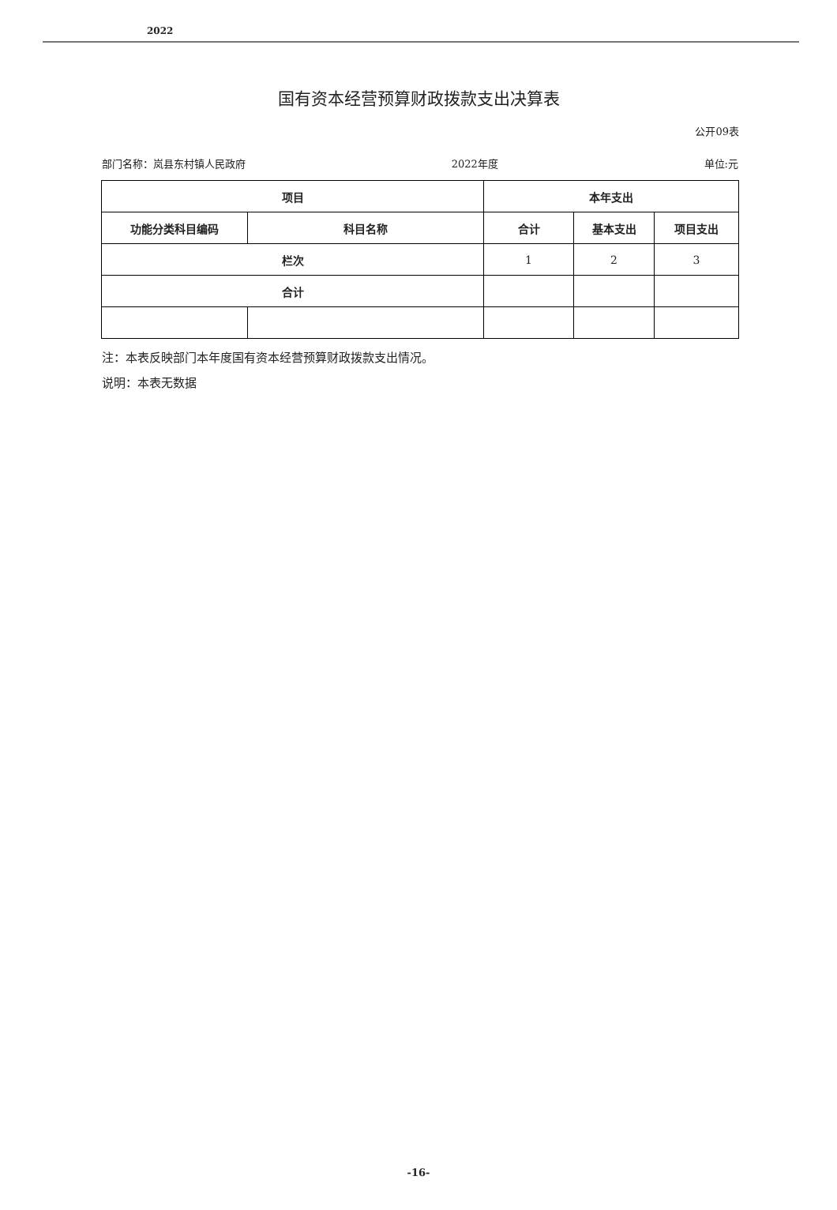2022
国有资本经营预算财政拨款支出决算表
公开09表
部门名称：岚县东村镇人民政府 2022年度 单位:元
| 项目 | | 本年支出 | | |
| --- | --- | --- | --- | --- |
| 功能分类科目编码 | 科目名称 | 合计 | 基本支出 | 项目支出 |
| 栏次 | | 1 | 2 | 3 |
| 合计 | | | | |
注：本表反映部门本年度国有资本经营预算财政拨款支出情况。
说明：本表无数据
-16-